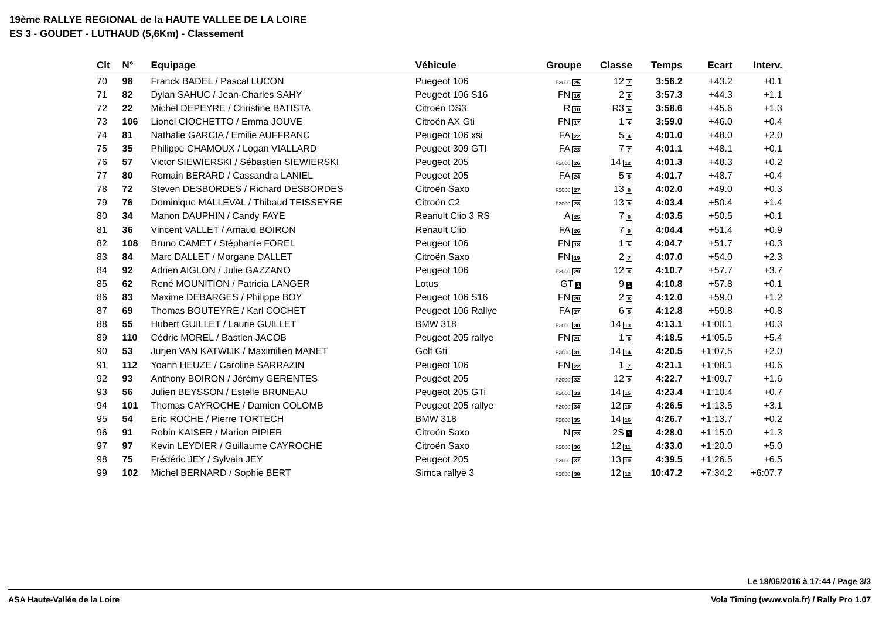19ème RALLYE REGIONAL de la HAUTE VALLEE DE LA LOIRE
ES 3 - GOUDET - LUTHAUD (5,6Km) - Classement
| Clt | N° | Equipage | Véhicule | Groupe | Classe | Temps | Ecart | Interv. |
| --- | --- | --- | --- | --- | --- | --- | --- | --- |
| 70 | 98 | Franck BADEL / Pascal LUCON | Puegeot 106 | F2000 25 | 12 7 | 3:56.2 | +43.2 | +0.1 |
| 71 | 82 | Dylan SAHUC / Jean-Charles SAHY | Peugeot 106 S16 | FN 16 | 2 6 | 3:57.3 | +44.3 | +1.1 |
| 72 | 22 | Michel DEPEYRE / Christine BATISTA | Citroën DS3 | R 10 | R3 6 | 3:58.6 | +45.6 | +1.3 |
| 73 | 106 | Lionel CIOCHETTO / Emma JOUVE | Citroën AX Gti | FN 17 | 1 4 | 3:59.0 | +46.0 | +0.4 |
| 74 | 81 | Nathalie GARCIA / Emilie AUFFRANC | Peugeot 106 xsi | FA 22 | 5 4 | 4:01.0 | +48.0 | +2.0 |
| 75 | 35 | Philippe CHAMOUX / Logan VIALLARD | Peugeot 309 GTI | FA 23 | 7 7 | 4:01.1 | +48.1 | +0.1 |
| 76 | 57 | Victor SIEWIERSKI / Sébastien SIEWIERSKI | Peugeot 205 | F2000 26 | 14 12 | 4:01.3 | +48.3 | +0.2 |
| 77 | 80 | Romain BERARD / Cassandra LANIEL | Peugeot 205 | FA 24 | 5 5 | 4:01.7 | +48.7 | +0.4 |
| 78 | 72 | Steven DESBORDES / Richard DESBORDES | Citroën Saxo | F2000 27 | 13 8 | 4:02.0 | +49.0 | +0.3 |
| 79 | 76 | Dominique MALLEVAL / Thibaud TEISSEYRE | Citroën C2 | F2000 28 | 13 9 | 4:03.4 | +50.4 | +1.4 |
| 80 | 34 | Manon DAUPHIN / Candy FAYE | Reanult Clio 3 RS | A 25 | 7 8 | 4:03.5 | +50.5 | +0.1 |
| 81 | 36 | Vincent VALLET / Arnaud BOIRON | Renault Clio | FA 26 | 7 9 | 4:04.4 | +51.4 | +0.9 |
| 82 | 108 | Bruno CAMET / Stéphanie FOREL | Peugeot 106 | FN 18 | 1 5 | 4:04.7 | +51.7 | +0.3 |
| 83 | 84 | Marc DALLET / Morgane DALLET | Citroën Saxo | FN 19 | 2 7 | 4:07.0 | +54.0 | +2.3 |
| 84 | 92 | Adrien AIGLON / Julie GAZZANO | Peugeot 106 | F2000 29 | 12 8 | 4:10.7 | +57.7 | +3.7 |
| 85 | 62 | René MOUNITION / Patricia LANGER | Lotus | GT 1 | 9 1 | 4:10.8 | +57.8 | +0.1 |
| 86 | 83 | Maxime DEBARGES / Philippe BOY | Peugeot 106 S16 | FN 20 | 2 8 | 4:12.0 | +59.0 | +1.2 |
| 87 | 69 | Thomas BOUTEYRE / Karl COCHET | Peugeot 106 Rallye | FA 27 | 6 5 | 4:12.8 | +59.8 | +0.8 |
| 88 | 55 | Hubert GUILLET / Laurie GUILLET | BMW 318 | F2000 30 | 14 13 | 4:13.1 | +1:00.1 | +0.3 |
| 89 | 110 | Cédric MOREL / Bastien JACOB | Peugeot 205 rallye | FN 21 | 1 6 | 4:18.5 | +1:05.5 | +5.4 |
| 90 | 53 | Jurjen VAN KATWIJK / Maximilien MANET | Golf Gti | F2000 31 | 14 14 | 4:20.5 | +1:07.5 | +2.0 |
| 91 | 112 | Yoann HEUZE / Caroline SARRAZIN | Peugeot 106 | FN 22 | 1 7 | 4:21.1 | +1:08.1 | +0.6 |
| 92 | 93 | Anthony BOIRON / Jérémy GERENTES | Peugeot 205 | F2000 32 | 12 9 | 4:22.7 | +1:09.7 | +1.6 |
| 93 | 56 | Julien BEYSSON / Estelle BRUNEAU | Peugeot 205 GTi | F2000 33 | 14 15 | 4:23.4 | +1:10.4 | +0.7 |
| 94 | 101 | Thomas CAYROCHE / Damien COLOMB | Peugeot 205 rallye | F2000 34 | 12 10 | 4:26.5 | +1:13.5 | +3.1 |
| 95 | 54 | Eric ROCHE / Pierre TORTECH | BMW 318 | F2000 35 | 14 16 | 4:26.7 | +1:13.7 | +0.2 |
| 96 | 91 | Robin KAISER / Marion PIPIER | Citroën Saxo | N 23 | 2S 1 | 4:28.0 | +1:15.0 | +1.3 |
| 97 | 97 | Kevin LEYDIER / Guillaume CAYROCHE | Citroën Saxo | F2000 36 | 12 11 | 4:33.0 | +1:20.0 | +5.0 |
| 98 | 75 | Frédéric JEY / Sylvain JEY | Peugeot 205 | F2000 37 | 13 10 | 4:39.5 | +1:26.5 | +6.5 |
| 99 | 102 | Michel BERNARD / Sophie BERT | Simca rallye 3 | F2000 38 | 12 12 | 10:47.2 | +7:34.2 | +6:07.7 |
Le 18/06/2016 à 17:44 / Page 3/3
ASA Haute-Vallée de la Loire Vola Timing (www.vola.fr) / Rally Pro 1.07